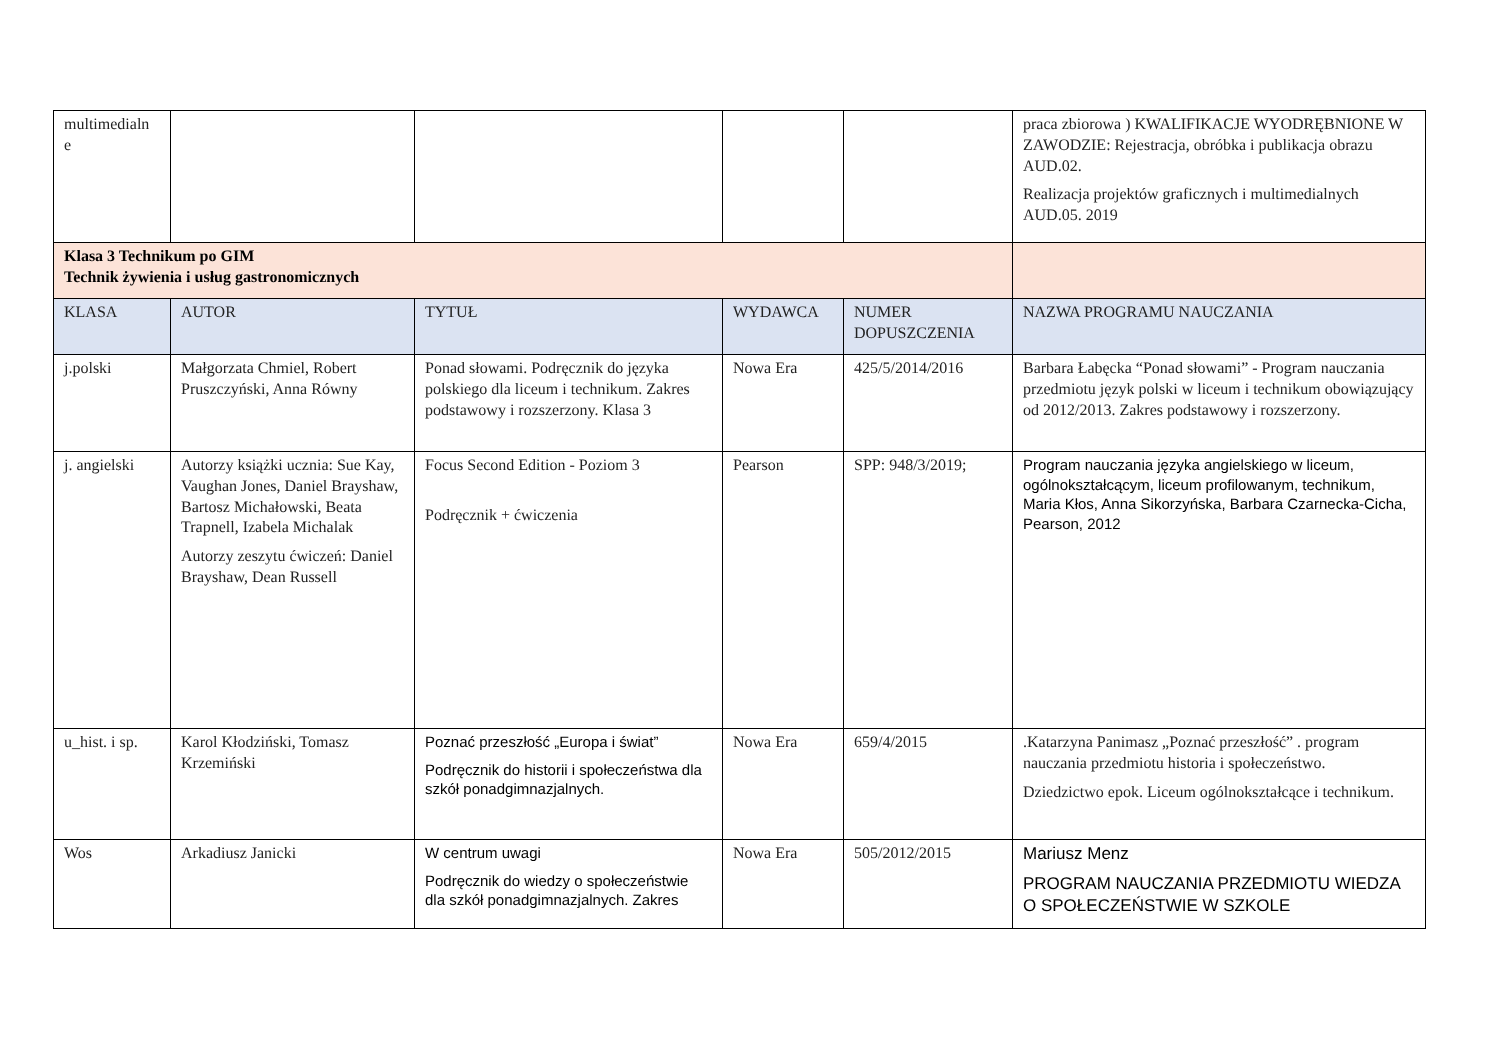| multimedialn e | | | | | praca zbiorowa ) KWALIFIKACJE WYODRĘBNIONE W ZAWODZIE: Rejestracja, obróbka i publikacja obrazu AUD.02. Realizacja projektów graficznych i multimedialnych AUD.05. 2019 |
| Klasa 3 Technikum po GIM Technik żywienia i usług gastronomicznych | | | | | |
| KLASA | AUTOR | TYTUŁ | WYDAWCA | NUMER DOPUSZCZENIA | NAZWA PROGRAMU NAUCZANIA |
| j.polski | Małgorzata Chmiel, Robert Pruszczyński, Anna Równy | Ponad słowami. Podręcznik do języka polskiego dla liceum i technikum. Zakres podstawowy i rozszerzony. Klasa 3 | Nowa Era | 425/5/2014/2016 | Barbara Łabęcka “Ponad słowami” - Program nauczania przedmiotu język polski w liceum i technikum obowiązujący od 2012/2013. Zakres podstawowy i rozszerzony. |
| j. angielski | Autorzy książki ucznia: Sue Kay, Vaughan Jones, Daniel Brayshaw, Bartosz Michałowski, Beata Trapnell, Izabela Michalak Autorzy zeszytu ćwiczeń: Daniel Brayshaw, Dean Russell | Focus Second Edition - Poziom 3 Podręcznik + ćwiczenia | Pearson | SPP: 948/3/2019; | Program nauczania języka angielskiego w liceum, ogólnokształcącym, liceum profilowanym, technikum, Maria Kłos, Anna Sikorzyńska, Barbara Czarnecka-Cicha, Pearson, 2012 |
| u_hist. i sp. | Karol Kłodziński, Tomasz Krzemiński | Poznać przeszłość „Europa i świat” Podręcznik do historii i społeczeństwa dla szkół ponadgimnazjalnych. | Nowa Era | 659/4/2015 | .Katarzyna Panimasz „Poznać przeszłość” . program nauczania przedmiotu historia i społeczeństwo. Dziedzictwo epok. Liceum ogólnokształcące i technikum. |
| Wos | Arkadiusz Janicki | W centrum uwagi Podręcznik do wiedzy o społeczeństwie dla szkół ponadgimnazjalnych. Zakres | Nowa Era | 505/2012/2015 | Mariusz Menz PROGRAM NAUCZANIA PRZEDMIOTU WIEDZA O SPOŁECZEŃSTWIE W SZKOLE |